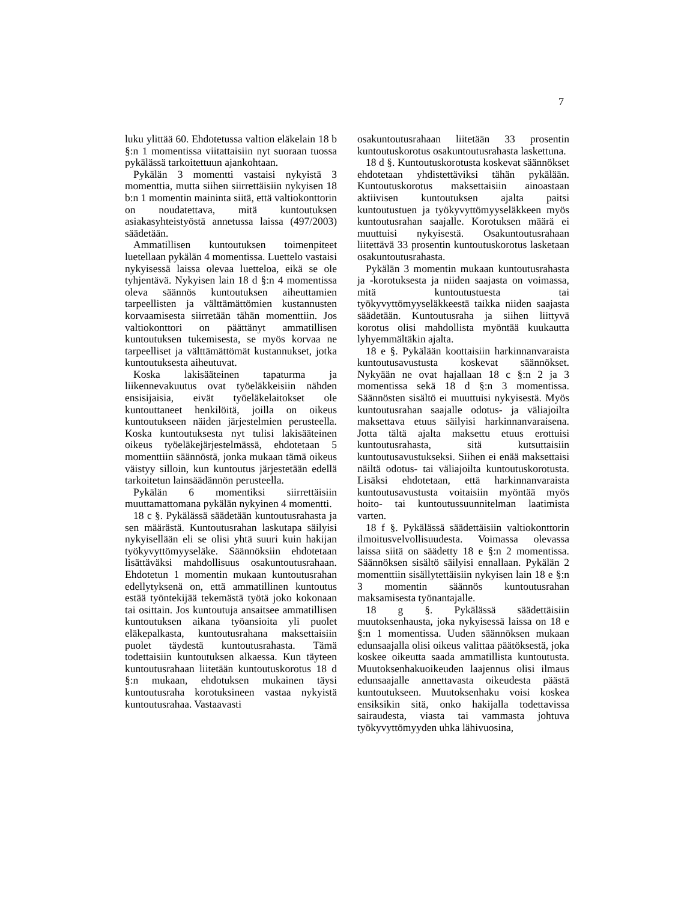7
luku ylittää 60. Ehdotetussa valtion eläkelain 18 b §:n 1 momentissa viitattaisiin nyt suoraan tuossa pykälässä tarkoitettuun ajankohtaan.
Pykälän 3 momentti vastaisi nykyistä 3 momenttia, mutta siihen siirrettäisiin nykyisen 18 b:n 1 momentin maininta siitä, että valtiokonttorin on noudatettava, mitä kuntoutuksen asiakasyhteistyöstä annetussa laissa (497/2003) säädetään.
Ammatillisen kuntoutuksen toimenpiteet luetellaan pykälän 4 momentissa. Luettelo vastaisi nykyisessä laissa olevaa luetteloa, eikä se ole tyhjentävä. Nykyisen lain 18 d §:n 4 momentissa oleva säännös kuntoutuksen aiheuttamien tarpeellisten ja välttämättömien kustannusten korvaamisesta siirretään tähän momenttiin. Jos valtiokonttori on päättänyt ammatillisen kuntoutuksen tukemisesta, se myös korvaa ne tarpeelliset ja välttämättömät kustannukset, jotka kuntoutuksesta aiheutuvat.
Koska lakisääteinen tapaturma ja liikennevakuutus ovat työeläkkeisiin nähden ensisijaisia, eivät työeläkelaitokset ole kuntouttaneet henkilöitä, joilla on oikeus kuntoutukseen näiden järjestelmien perusteella. Koska kuntoutuksesta nyt tulisi lakisääteinen oikeus työeläkejärjestelmässä, ehdotetaan 5 momenttiin säännöstä, jonka mukaan tämä oikeus väistyy silloin, kun kuntoutus järjestetään edellä tarkoitetun lainsäädännön perusteella.
Pykälän 6 momentiksi siirrettäisiin muuttamattomana pykälän nykyinen 4 momentti.
18 c §. Pykälässä säädetään kuntoutusrahasta ja sen määrästä. Kuntoutusrahan laskutapa säilyisi nykyisellään eli se olisi yhtä suuri kuin hakijan työkyvyttömyyseläke. Säännöksiin ehdotetaan lisättäväksi mahdollisuus osakuntoutusrahaan. Ehdotetun 1 momentin mukaan kuntoutusrahan edellytyksenä on, että ammatillinen kuntoutus estää työntekijää tekemästä työtä joko kokonaan tai osittain. Jos kuntoutuja ansaitsee ammatillisen kuntoutuksen aikana työansioita yli puolet eläkepalkasta, kuntoutusrahana maksettaisiin puolet täydestä kuntoutusrahasta. Tämä todettaisiin kuntoutuksen alkaessa. Kun täyteen kuntoutusrahaan liitetään kuntoutuskorotus 18 d §:n mukaan, ehdotuksen mukainen täysi kuntoutusraha korotuksineen vastaa nykyistä kuntoutusrahaa. Vastaavasti
osakuntoutusrahaan liitetään 33 prosentin kuntoutuskorotus osakuntoutusrahasta laskettuna.
18 d §. Kuntoutuskorotusta koskevat säännökset ehdotetaan yhdistettäviksi tähän pykälään. Kuntoutuskorotus maksettaisiin ainoastaan aktiivisen kuntoutuksen ajalta paitsi kuntoutustuen ja työkyvyttömyyseläkkeen myös kuntoutusrahan saajalle. Korotuksen määrä ei muuttuisi nykyisestä. Osakuntoutusrahaan liitettävä 33 prosentin kuntoutuskorotus lasketaan osakuntoutusrahasta.
Pykälän 3 momentin mukaan kuntoutusrahasta ja -korotuksesta ja niiden saajasta on voimassa, mitä kuntoutustuesta tai työkyvyttömyyseläkkeestä taikka niiden saajasta säädetään. Kuntoutusraha ja siihen liittyvä korotus olisi mahdollista myöntää kuukautta lyhyemmältäkin ajalta.
18 e §. Pykälään koottaisiin harkinnanvaraista kuntoutusavustusta koskevat säännökset. Nykyään ne ovat hajallaan 18 c §:n 2 ja 3 momentissa sekä 18 d §:n 3 momentissa. Säännösten sisältö ei muuttuisi nykyisestä. Myös kuntoutusrahan saajalle odotus- ja väliajoilta maksettava etuus säilyisi harkinnanvaraisena. Jotta tältä ajalta maksettu etuus erottuisi kuntoutusrahasta, sitä kutsuttaisiin kuntoutusavustukseksi. Siihen ei enää maksettaisi näiltä odotus- tai väliajoilta kuntoutuskorotusta. Lisäksi ehdotetaan, että harkinnanvaraista kuntoutusavustusta voitaisiin myöntää myös hoito- tai kuntoutussuunnitelman laatimista varten.
18 f §. Pykälässä säädettäisiin valtiokonttorin ilmoitusvelvollisuudesta. Voimassa olevassa laissa siitä on säädetty 18 e §:n 2 momentissa. Säännöksen sisältö säilyisi ennallaan. Pykälän 2 momenttiin sisällytettäisiin nykyisen lain 18 e §:n 3 momentin säännös kuntoutusrahan maksamisesta työnantajalle.
18 g §. Pykälässä säädettäisiin muutoksenhausta, joka nykyisessä laissa on 18 e §:n 1 momentissa. Uuden säännöksen mukaan edunsaajalla olisi oikeus valittaa päätöksestä, joka koskee oikeutta saada ammatillista kuntoutusta. Muutoksenhakuoikeuden laajennus olisi ilmaus edunsaajalle annettavasta oikeudesta päästä kuntoutukseen. Muutoksenhaku voisi koskea ensiksikin sitä, onko hakijalla todettavissa sairaudesta, viasta tai vammasta johtuva työkyvyttömyyden uhka lähivuosina,